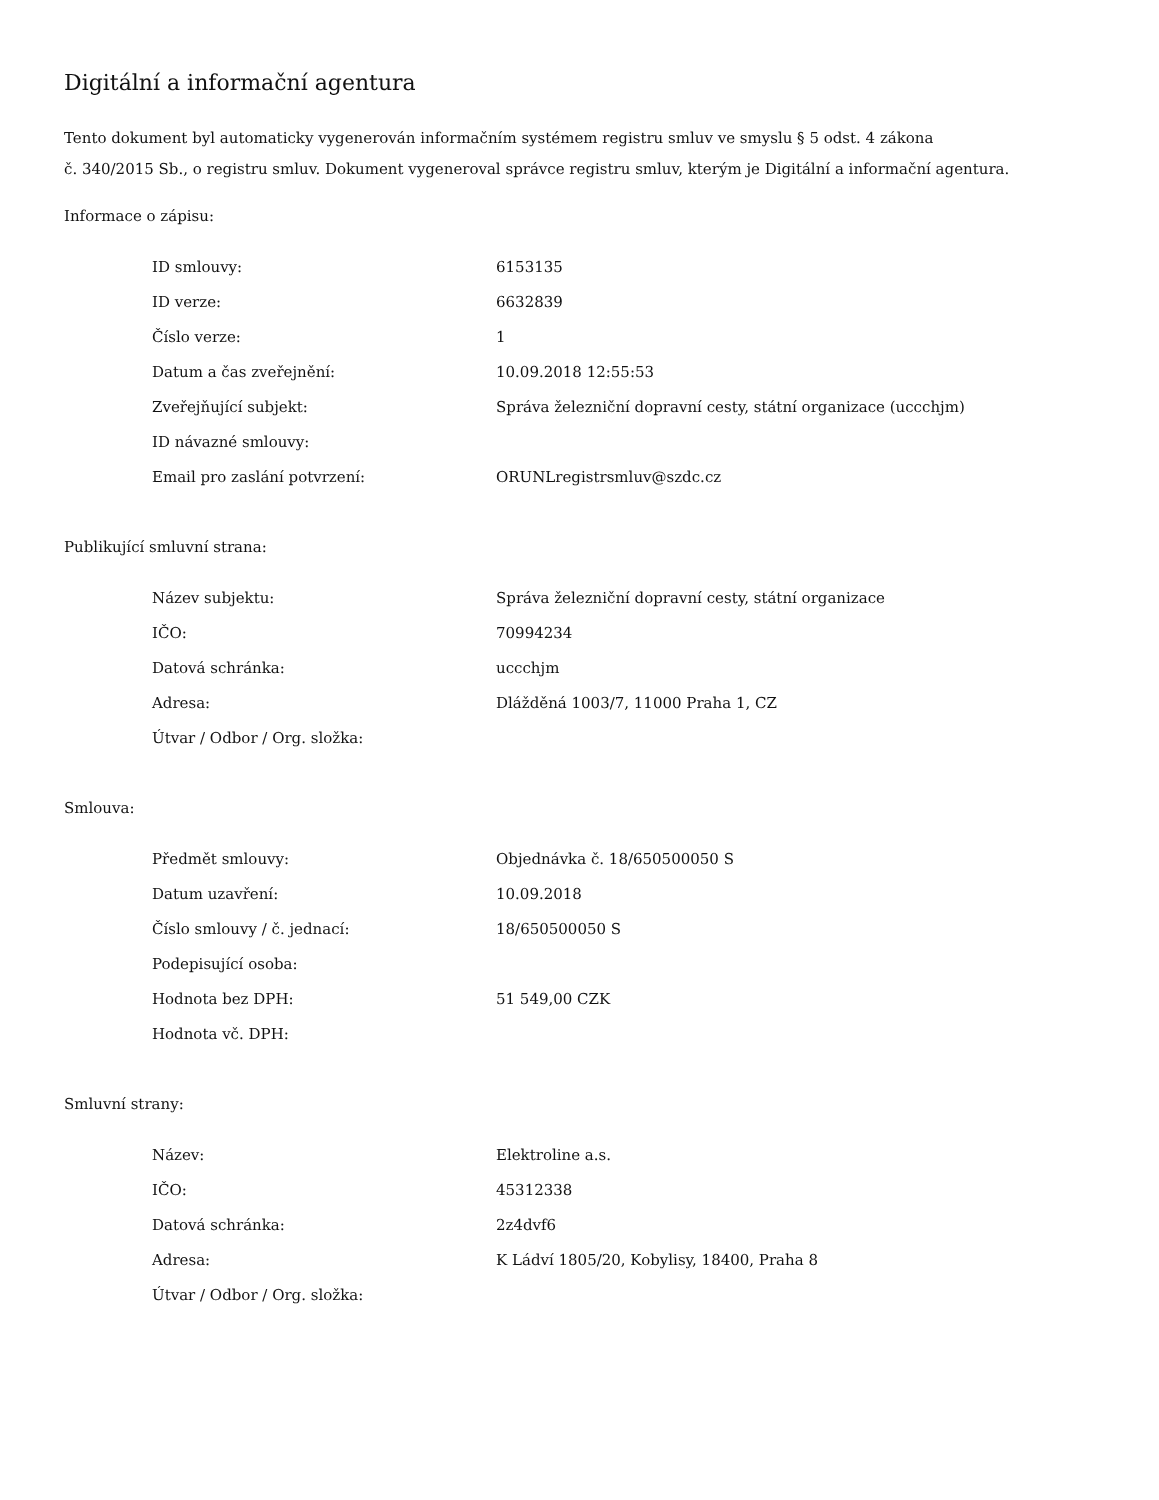Digitální a informační agentura
Tento dokument byl automaticky vygenerován informačním systémem registru smluv ve smyslu § 5 odst. 4 zákona
č. 340/2015 Sb., o registru smluv. Dokument vygeneroval správce registru smluv, kterým je Digitální a informační agentura.
Informace o zápisu:
| ID smlouvy: | 6153135 |
| ID verze: | 6632839 |
| Číslo verze: | 1 |
| Datum a čas zveřejnění: | 10.09.2018 12:55:53 |
| Zveřejňující subjekt: | Správa železniční dopravní cesty, státní organizace (uccchjm) |
| ID návazné smlouvy: | |
| Email pro zaslání potvrzení: | ORUNLregistrsmluv@szdc.cz |
Publikující smluvní strana:
| Název subjektu: | Správa železniční dopravní cesty, státní organizace |
| IČO: | 70994234 |
| Datová schránka: | uccchjm |
| Adresa: | Dlážděná 1003/7, 11000 Praha 1, CZ |
| Útvar / Odbor / Org. složka: | |
Smlouva:
| Předmět smlouvy: | Objednávka č. 18/650500050 S |
| Datum uzavření: | 10.09.2018 |
| Číslo smlouvy / č. jednací: | 18/650500050 S |
| Podepisující osoba: | |
| Hodnota bez DPH: | 51 549,00 CZK |
| Hodnota vč. DPH: | |
Smluvní strany:
| Název: | Elektroline a.s. |
| IČO: | 45312338 |
| Datová schránka: | 2z4dvf6 |
| Adresa: | K Ládví 1805/20, Kobylisy, 18400, Praha 8 |
| Útvar / Odbor / Org. složka: | |